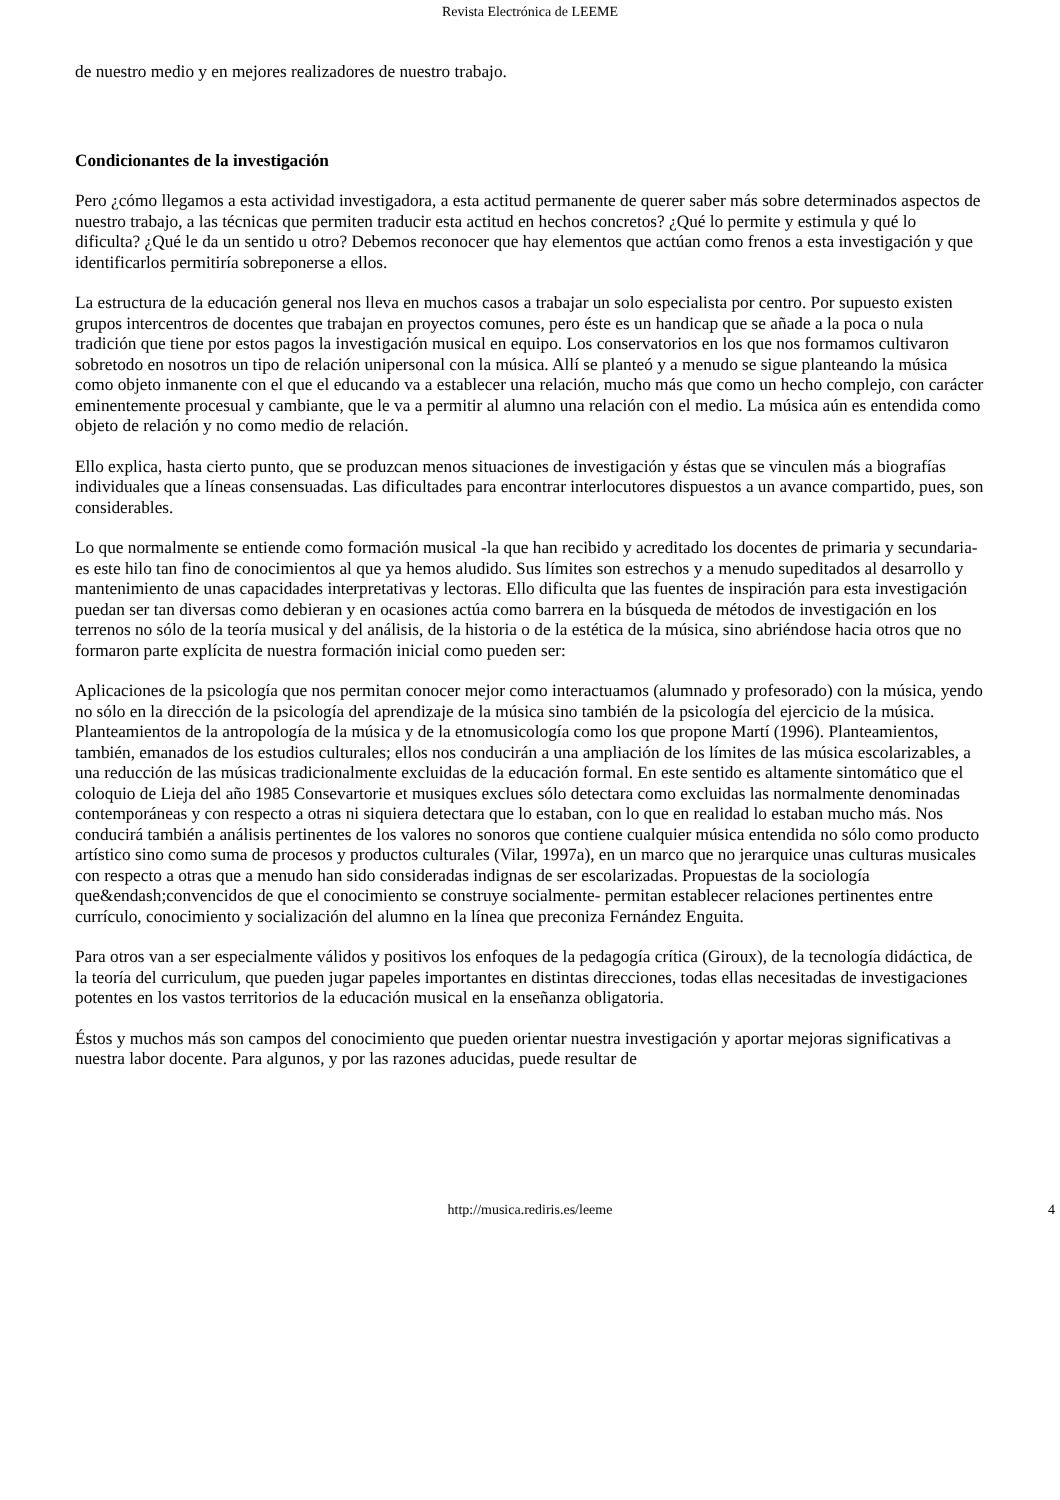Revista Electrónica de LEEME
de nuestro medio y en mejores realizadores de nuestro trabajo.
Condicionantes de la investigación
Pero ¿cómo llegamos a esta actividad investigadora, a esta actitud permanente de querer saber más sobre determinados aspectos de nuestro trabajo, a las técnicas que permiten traducir esta actitud en hechos concretos? ¿Qué lo permite y estimula y qué lo dificulta? ¿Qué le da un sentido u otro? Debemos reconocer que hay elementos que actúan como frenos a esta investigación y que identificarlos permitiría sobreponerse a ellos.
La estructura de la educación general nos lleva en muchos casos a trabajar un solo especialista por centro. Por supuesto existen grupos intercentros de docentes que trabajan en proyectos comunes, pero éste es un handicap que se añade a la poca o nula tradición que tiene por estos pagos la investigación musical en equipo. Los conservatorios en los que nos formamos cultivaron sobretodo en nosotros un tipo de relación unipersonal con la música. Allí se planteó y a menudo se sigue planteando la música como objeto inmanente con el que el educando va a establecer una relación, mucho más que como un hecho complejo, con carácter eminentemente procesual y cambiante, que le va a permitir al alumno una relación con el medio. La música aún es entendida como objeto de relación y no como medio de relación.
Ello explica, hasta cierto punto, que se produzcan menos situaciones de investigación y éstas que se vinculen más a biografías individuales que a líneas consensuadas. Las dificultades para encontrar interlocutores dispuestos a un avance compartido, pues, son considerables.
Lo que normalmente se entiende como formación musical -la que han recibido y acreditado los docentes de primaria y secundaria- es este hilo tan fino de conocimientos al que ya hemos aludido. Sus límites son estrechos y a menudo supeditados al desarrollo y mantenimiento de unas capacidades interpretativas y lectoras. Ello dificulta que las fuentes de inspiración para esta investigación puedan ser tan diversas como debieran y en ocasiones actúa como barrera en la búsqueda de métodos de investigación en los terrenos no sólo de la teoría musical y del análisis, de la historia o de la estética de la música, sino abriéndose hacia otros que no formaron parte explícita de nuestra formación inicial como pueden ser:
Aplicaciones de la psicología que nos permitan conocer mejor como interactuamos (alumnado y profesorado) con la música, yendo no sólo en la dirección de la psicología del aprendizaje de la música sino también de la psicología del ejercicio de la música. Planteamientos de la antropología de la música y de la etnomusicología como los que propone Martí (1996). Planteamientos, también, emanados de los estudios culturales; ellos nos conducirán a una ampliación de los límites de las música escolarizables, a una reducción de las músicas tradicionalmente excluidas de la educación formal. En este sentido es altamente sintomático que el coloquio de Lieja del año 1985 Consevartorie et musiques exclues sólo detectara como excluidas las normalmente denominadas contemporáneas y con respecto a otras ni siquiera detectara que lo estaban, con lo que en realidad lo estaban mucho más. Nos conducirá también a análisis pertinentes de los valores no sonoros que contiene cualquier música entendida no sólo como producto artístico sino como suma de procesos y productos culturales (Vilar, 1997a), en un marco que no jerarquice unas culturas musicales con respecto a otras que a menudo han sido consideradas indignas de ser escolarizadas. Propuestas de la sociología que&endash;convencidos de que el conocimiento se construye socialmente- permitan establecer relaciones pertinentes entre currículo, conocimiento y socialización del alumno en la línea que preconiza Fernández Enguita.
Para otros van a ser especialmente válidos y positivos los enfoques de la pedagogía crítica (Giroux), de la tecnología didáctica, de la teoría del curriculum, que pueden jugar papeles importantes en distintas direcciones, todas ellas necesitadas de investigaciones potentes en los vastos territorios de la educación musical en la enseñanza obligatoria.
Éstos y muchos más son campos del conocimiento que pueden orientar nuestra investigación y aportar mejoras significativas a nuestra labor docente. Para algunos, y por las razones aducidas, puede resultar de
http://musica.rediris.es/leeme 4